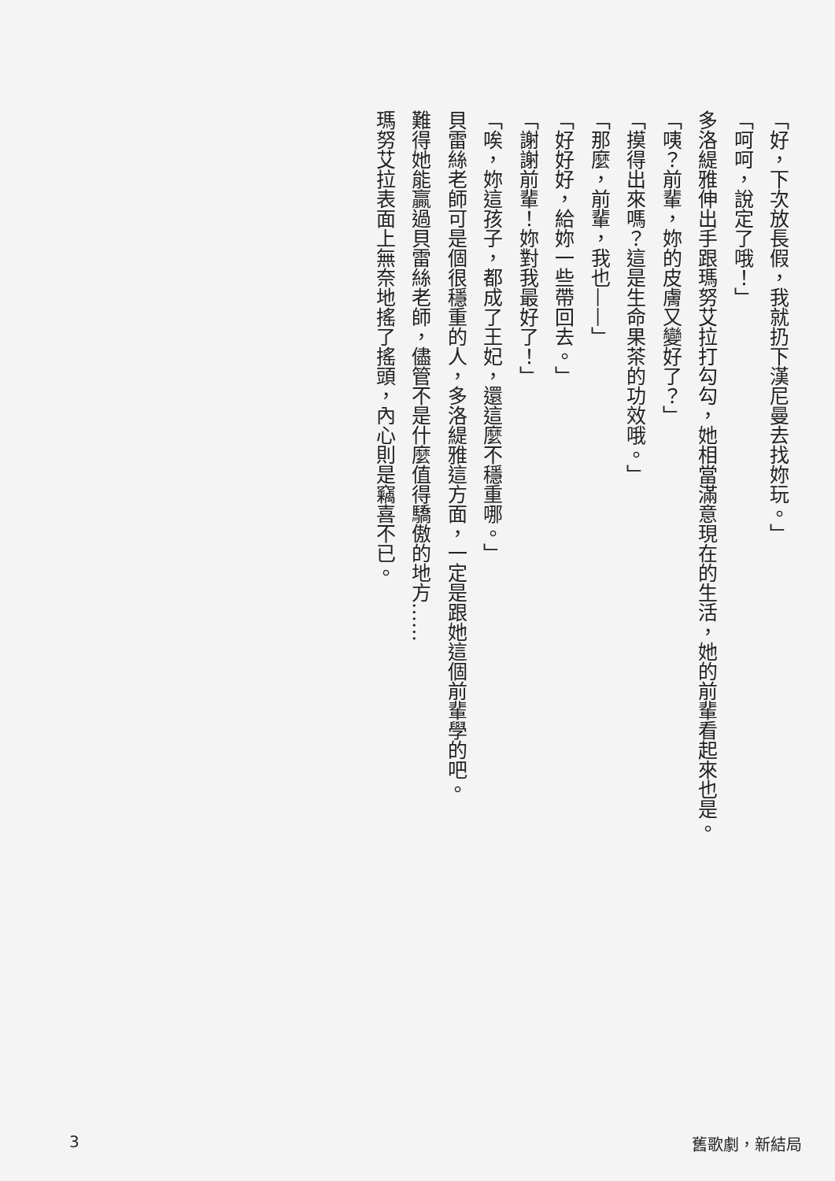「好，下次放長假，我就扔下漢尼曼去找妳玩。」
「呵呵，說定了哦！」
多洛緹雅伸出手跟瑪努艾拉打勾勾，她相當滿意現在的生活，她的前輩看起來也是。
「咦？前輩，妳的皮膚又變好了？」
「摸得出來嗎？這是生命果茶的功效哦。」
「那麼，前輩，我也——」
「好好好，給妳一些帶回去。」
「謝謝前輩！妳對我最好了！」
「唉，妳這孩子，都成了王妃，還這麼不穩重哪。」
貝雷絲老師可是個很穩重的人，多洛緹雅這方面，一定是跟她這個前輩學的吧。
難得她能贏過貝雷絲老師，儘管不是什麼值得驕傲的地方……
瑪努艾拉表面上無奈地搖了搖頭，內心則是竊喜不已。
3 舊歌劇，新結局